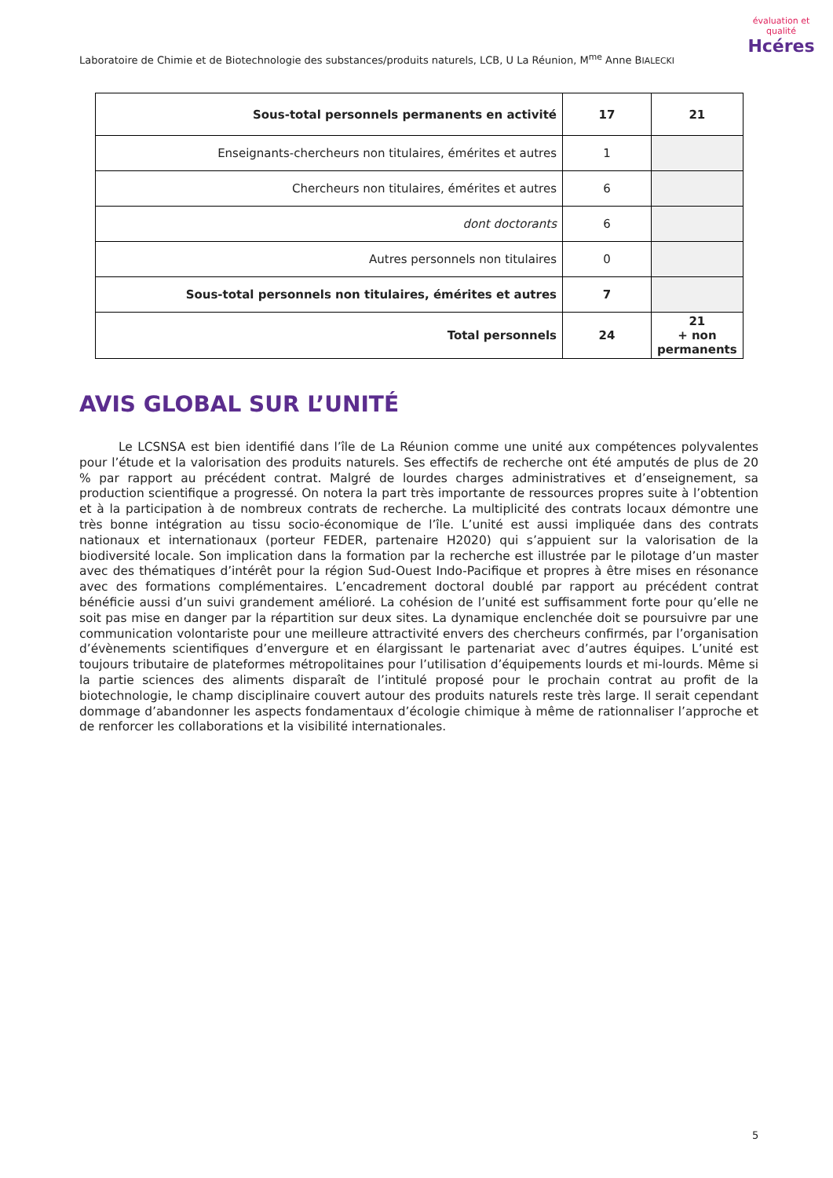Laboratoire de Chimie et de Biotechnologie des substances/produits naturels, LCB, U La Réunion, M<sup>me</sup> Anne BIALECKI
évaluation et qualité
Hcéres
| Sous-total personnels permanents en activité | 17 | 21 |
| Enseignants-chercheurs non titulaires, émérites et autres | 1 | |
| Chercheurs non titulaires, émérites et autres | 6 | |
| dont doctorants | 6 | |
| Autres personnels non titulaires | 0 | |
| Sous-total personnels non titulaires, émérites et autres | 7 | |
| Total personnels | 24 | 21 + non permanents |
AVIS GLOBAL SUR L’UNITÉ
Le LCSNSA est bien identifié dans l’île de La Réunion comme une unité aux compétences polyvalentes pour l’étude et la valorisation des produits naturels. Ses effectifs de recherche ont été amputés de plus de 20 % par rapport au précédent contrat. Malgré de lourdes charges administratives et d’enseignement, sa production scientifique a progressé. On notera la part très importante de ressources propres suite à l’obtention et à la participation à de nombreux contrats de recherche. La multiplicité des contrats locaux démontre une très bonne intégration au tissu socio-économique de l’île. L’unité est aussi impliquée dans des contrats nationaux et internationaux (porteur FEDER, partenaire H2020) qui s’appuient sur la valorisation de la biodiversité locale. Son implication dans la formation par la recherche est illustrée par le pilotage d’un master avec des thématiques d’intérêt pour la région Sud-Ouest Indo-Pacifique et propres à être mises en résonance avec des formations complémentaires. L’encadrement doctoral doublé par rapport au précédent contrat bénéficie aussi d’un suivi grandement amélioré. La cohésion de l’unité est suffisamment forte pour qu’elle ne soit pas mise en danger par la répartition sur deux sites. La dynamique enclenchée doit se poursuivre par une communication volontariste pour une meilleure attractivité envers des chercheurs confirmés, par l’organisation d’évènements scientifiques d’envergure et en élargissant le partenariat avec d’autres équipes. L’unité est toujours tributaire de plateformes métropolitaines pour l’utilisation d’équipements lourds et mi-lourds. Même si la partie sciences des aliments disparaît de l’intitulé proposé pour le prochain contrat au profit de la biotechnologie, le champ disciplinaire couvert autour des produits naturels reste très large. Il serait cependant dommage d’abandonner les aspects fondamentaux d’écologie chimique à même de rationnaliser l’approche et de renforcer les collaborations et la visibilité internationales.
5